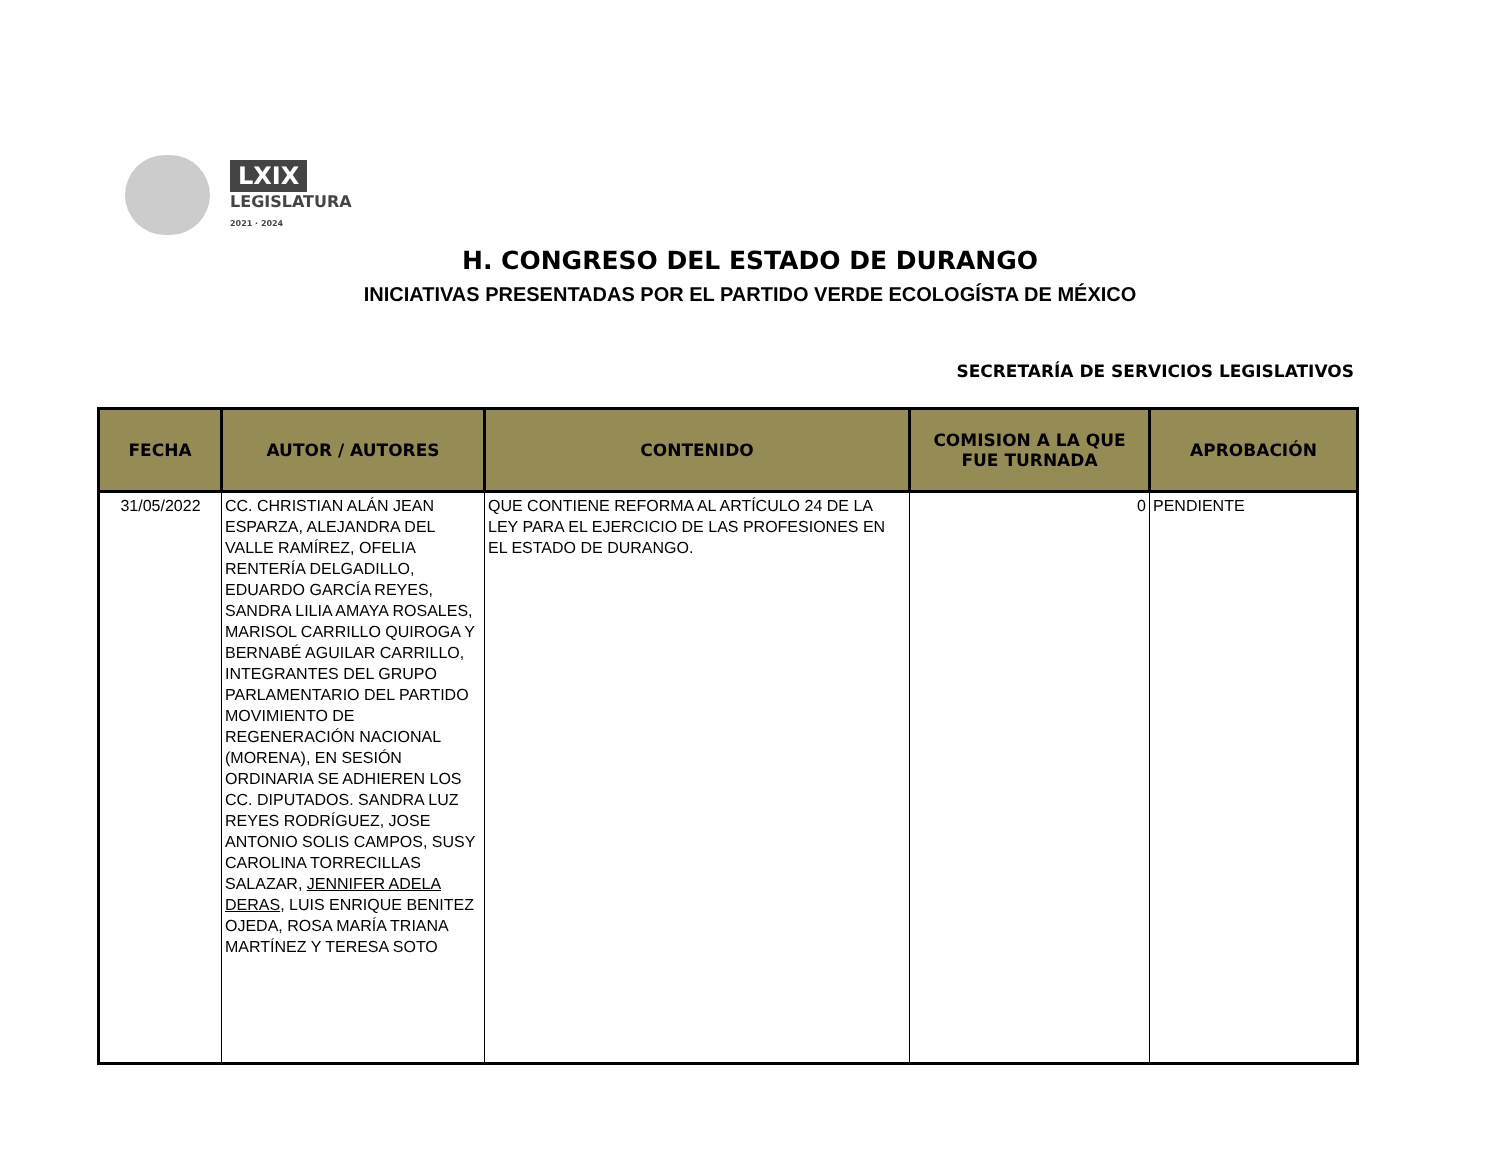LXIX
LEGISLATURA
2021 · 2024
H. CONGRESO DEL ESTADO DE DURANGO
INICIATIVAS PRESENTADAS POR EL PARTIDO VERDE ECOLOGÍSTA DE MÉXICO
SECRETARÍA DE SERVICIOS LEGISLATIVOS
| FECHA | AUTOR / AUTORES | CONTENIDO | COMISION A LA QUE FUE TURNADA | APROBACIÓN |
| --- | --- | --- | --- | --- |
| 31/05/2022 | CC. CHRISTIAN ALÁN JEAN ESPARZA, ALEJANDRA DEL VALLE RAMÍREZ, OFELIA RENTERÍA DELGADILLO, EDUARDO GARCÍA REYES, SANDRA LILIA AMAYA ROSALES, MARISOL CARRILLO QUIROGA Y BERNABÉ AGUILAR CARRILLO, INTEGRANTES DEL GRUPO PARLAMENTARIO DEL PARTIDO MOVIMIENTO DE REGENERACIÓN NACIONAL (MORENA), EN SESIÓN ORDINARIA SE ADHIEREN LOS CC. DIPUTADOS. SANDRA LUZ REYES RODRÍGUEZ, JOSE ANTONIO SOLIS CAMPOS, SUSY CAROLINA TORRECILLAS SALAZAR, JENNIFER ADELA DERAS , LUIS ENRIQUE BENITEZ OJEDA, ROSA MARÍA TRIANA MARTÍNEZ Y TERESA SOTO | QUE CONTIENE REFORMA AL ARTÍCULO 24 DE LA LEY PARA EL EJERCICIO DE LAS PROFESIONES EN EL ESTADO DE DURANGO. | 0 | PENDIENTE |